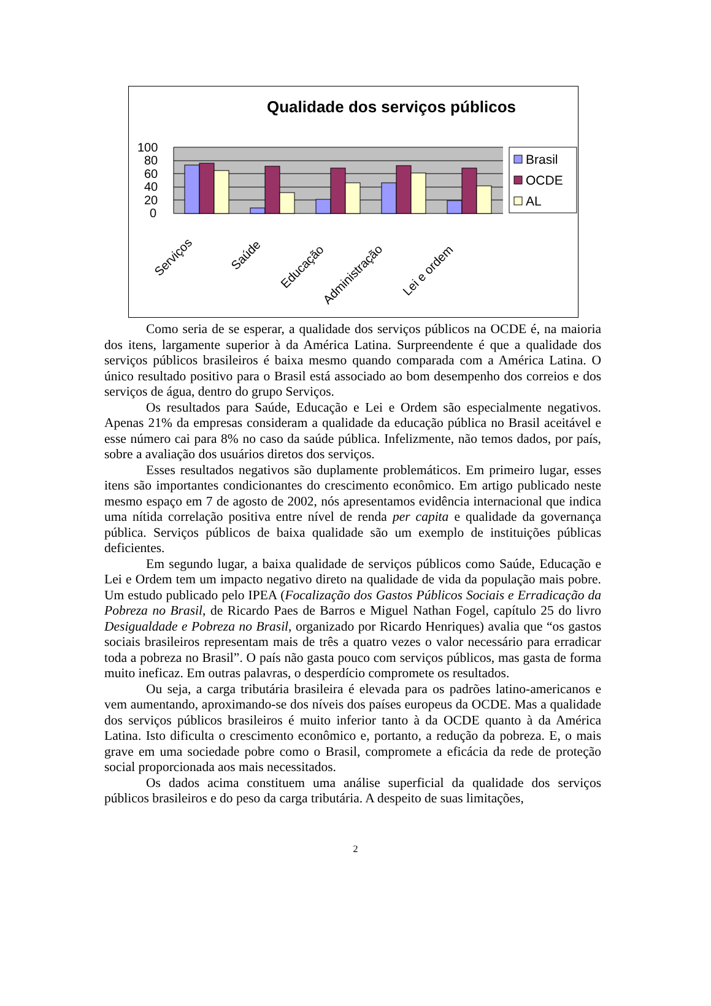Qualidade dos serviços públicos
100
80
60
40
20
0
Brasil
OCDE
AL
Serviços
Saúde
Educação
Administração
Lei e ordem
Como seria de se esperar, a qualidade dos serviços públicos na OCDE é, na maioria dos itens, largamente superior à da América Latina. Surpreendente é que a qualidade dos serviços públicos brasileiros é baixa mesmo quando comparada com a América Latina. O único resultado positivo para o Brasil está associado ao bom desempenho dos correios e dos serviços de água, dentro do grupo Serviços.
Os resultados para Saúde, Educação e Lei e Ordem são especialmente negativos. Apenas 21% da empresas consideram a qualidade da educação pública no Brasil aceitável e esse número cai para 8% no caso da saúde pública. Infelizmente, não temos dados, por país, sobre a avaliação dos usuários diretos dos serviços.
Esses resultados negativos são duplamente problemáticos. Em primeiro lugar, esses itens são importantes condicionantes do crescimento econômico. Em artigo publicado neste mesmo espaço em 7 de agosto de 2002, nós apresentamos evidência internacional que indica uma nítida correlação positiva entre nível de renda per capita e qualidade da governança pública. Serviços públicos de baixa qualidade são um exemplo de instituições públicas deficientes.
Em segundo lugar, a baixa qualidade de serviços públicos como Saúde, Educação e Lei e Ordem tem um impacto negativo direto na qualidade de vida da população mais pobre. Um estudo publicado pelo IPEA (Focalização dos Gastos Públicos Sociais e Erradicação da Pobreza no Brasil, de Ricardo Paes de Barros e Miguel Nathan Fogel, capítulo 25 do livro Desigualdade e Pobreza no Brasil, organizado por Ricardo Henriques) avalia que “os gastos sociais brasileiros representam mais de três a quatro vezes o valor necessário para erradicar toda a pobreza no Brasil”. O país não gasta pouco com serviços públicos, mas gasta de forma muito ineficaz. Em outras palavras, o desperdício compromete os resultados.
Ou seja, a carga tributária brasileira é elevada para os padrões latino-americanos e vem aumentando, aproximando-se dos níveis dos países europeus da OCDE. Mas a qualidade dos serviços públicos brasileiros é muito inferior tanto à da OCDE quanto à da América Latina. Isto dificulta o crescimento econômico e, portanto, a redução da pobreza. E, o mais grave em uma sociedade pobre como o Brasil, compromete a eficácia da rede de proteção social proporcionada aos mais necessitados.
Os dados acima constituem uma análise superficial da qualidade dos serviços públicos brasileiros e do peso da carga tributária. A despeito de suas limitações,
2